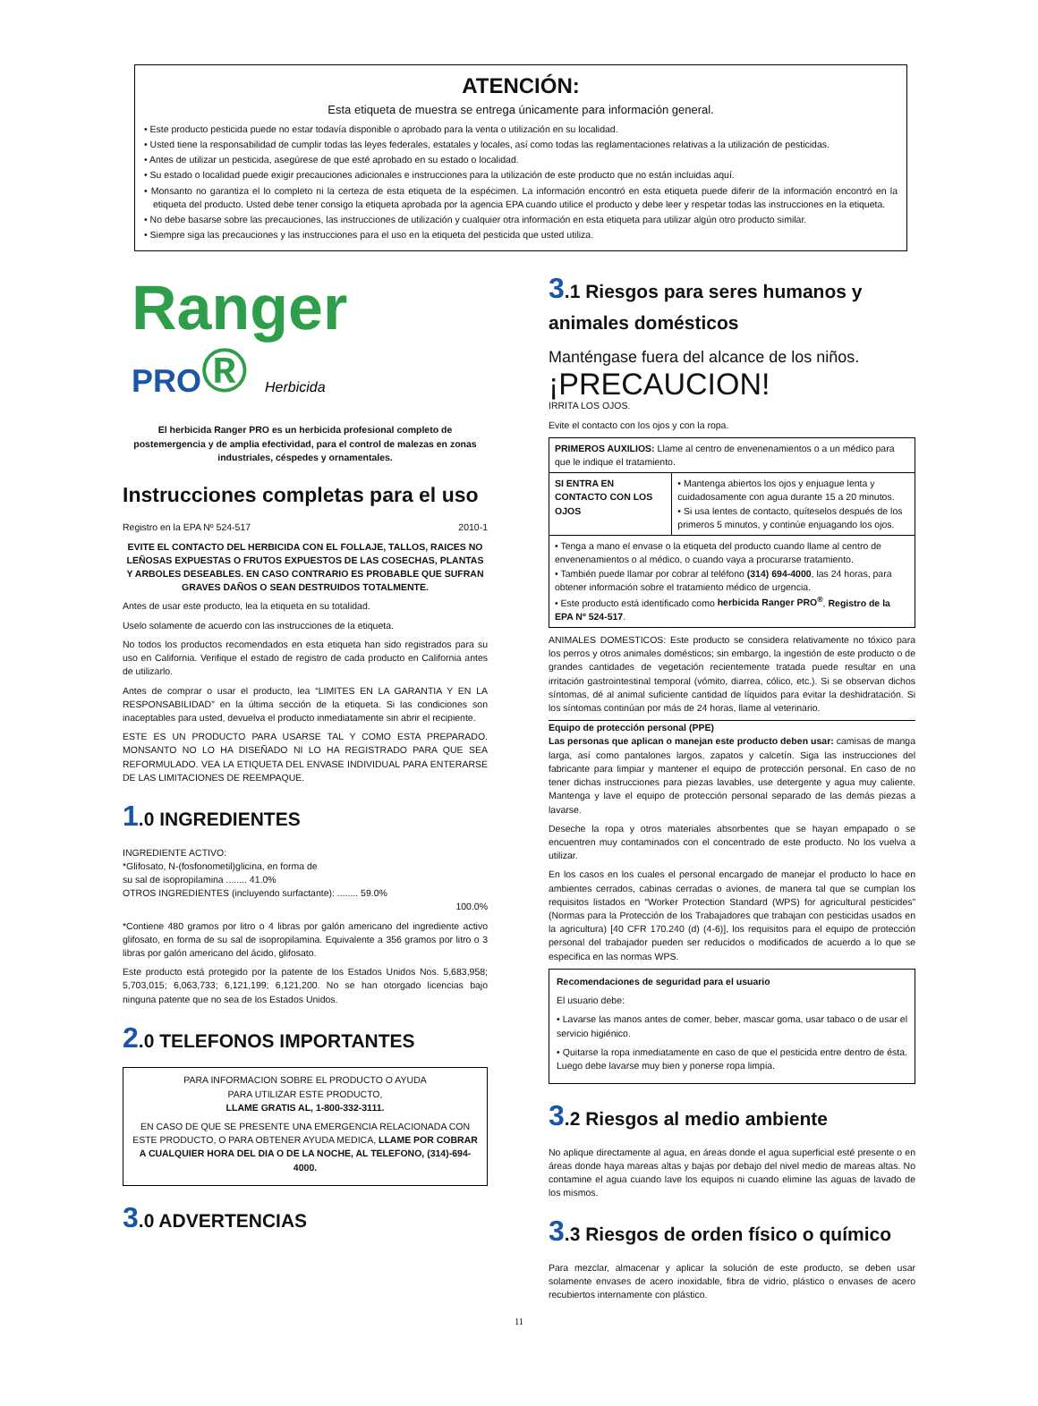ATENCIÓN:
Esta etiqueta de muestra se entrega únicamente para información general.
• Este producto pesticida puede no estar todavía disponible o aprobado para la venta o utilización en su localidad.
• Usted tiene la responsabilidad de cumplir todas las leyes federales, estatales y locales, así como todas las reglamentaciones relativas a la utilización de pesticidas.
• Antes de utilizar un pesticida, asegúrese de que esté aprobado en su estado o localidad.
• Su estado o localidad puede exigir precauciones adicionales e instrucciones para la utilización de este producto que no están incluidas aquí.
• Monsanto no garantiza el lo completo ni la certeza de esta etiqueta de la espécimen. La información encontró en esta etiqueta puede diferir de la información encontró en la etiqueta del producto. Usted debe tener consigo la etiqueta aprobada por la agencia EPA cuando utilice el producto y debe leer y respetar todas las instrucciones en la etiqueta.
• No debe basarse sobre las precauciones, las instrucciones de utilización y cualquier otra información en esta etiqueta para utilizar algún otro producto similar.
• Siempre siga las precauciones y las instrucciones para el uso en la etiqueta del pesticida que usted utiliza.
Ranger
PRO® Herbicida
El herbicida Ranger PRO es un herbicida profesional completo de postemergencia y de amplia efectividad, para el control de malezas en zonas industriales, céspedes y ornamentales.
Instrucciones completas para el uso
Registro en la EPA Nº 524-517 2010-1
EVITE EL CONTACTO DEL HERBICIDA CON EL FOLLAJE, TALLOS, RAICES NO LEÑOSAS EXPUESTAS O FRUTOS EXPUESTOS DE LAS COSECHAS, PLANTAS Y ARBOLES DESEABLES. EN CASO CONTRARIO ES PROBABLE QUE SUFRAN GRAVES DAÑOS O SEAN DESTRUIDOS TOTALMENTE.
Antes de usar este producto, lea la etiqueta en su totalidad.
Uselo solamente de acuerdo con las instrucciones de la etiqueta.
No todos los productos recomendados en esta etiqueta han sido registrados para su uso en California. Verifique el estado de registro de cada producto en California antes de utilizarlo.
Antes de comprar o usar el producto, lea “LIMITES EN LA GARANTIA Y EN LA RESPONSABILIDAD” en la última sección de la etiqueta. Si las condiciones son inaceptables para usted, devuelva el producto inmediatamente sin abrir el recipiente.
ESTE ES UN PRODUCTO PARA USARSE TAL Y COMO ESTA PREPARADO. MONSANTO NO LO HA DISEÑADO NI LO HA REGISTRADO PARA QUE SEA REFORMULADO. VEA LA ETIQUETA DEL ENVASE INDIVIDUAL PARA ENTERARSE DE LAS LIMITACIONES DE REEMPAQUE.
1.0 INGREDIENTES
INGREDIENTE ACTIVO:
*Glifosato, N-(fosfonometil)glicina, en forma de
su sal de isopropilamina ........ 41.0%
OTROS INGREDIENTES (incluyendo surfactante): ........ 59.0%
100.0%
*Contiene 480 gramos por litro o 4 libras por galón americano del ingrediente activo glifosato, en forma de su sal de isopropilamina. Equivalente a 356 gramos por litro o 3 libras por galón americano del ácido, glifosato.
Este producto está protegido por la patente de los Estados Unidos Nos. 5,683,958; 5,703,015; 6,063,733; 6,121,199; 6,121,200. No se han otorgado licencias bajo ninguna patente que no sea de los Estados Unidos.
2.0 TELEFONOS IMPORTANTES
PARA INFORMACION SOBRE EL PRODUCTO O AYUDA
PARA UTILIZAR ESTE PRODUCTO,
LLAME GRATIS AL, 1-800-332-3111.
EN CASO DE QUE SE PRESENTE UNA EMERGENCIA RELACIONADA CON ESTE PRODUCTO, O PARA OBTENER AYUDA MEDICA, LLAME POR COBRAR A CUALQUIER HORA DEL DIA O DE LA NOCHE, AL TELEFONO, (314)-694-4000.
3.0 ADVERTENCIAS
3.1 Riesgos para seres humanos y animales domésticos
Manténgase fuera del alcance de los niños.
¡PRECAUCION!
IRRITA LOS OJOS.
Evite el contacto con los ojos y con la ropa.
| PRIMEROS AUXILIOS: Llame al centro de envenenamientos o a un médico para que le indique el tratamiento. | |
| SI ENTRA EN CONTACTO CON LOS OJOS | • Mantenga abiertos los ojos y enjuague lenta y cuidadosamente con agua durante 15 a 20 minutos. • Si usa lentes de contacto, quíteselos después de los primeros 5 minutos, y continúe enjuagando los ojos. |
| • Tenga a mano el envase o la etiqueta del producto cuando llame al centro de envenenamientos o al médico, o cuando vaya a procurarse tratamiento. • También puede llamar por cobrar al teléfono (314) 694-4000 , las 24 horas, para obtener información sobre el tratamiento médico de urgencia. • Este producto está identificado como herbicida Ranger PRO<sup>®</sup> , Registro de la EPA Nº 524-517 . | |
ANIMALES DOMESTICOS: Este producto se considera relativamente no tóxico para los perros y otros animales domésticos; sin embargo, la ingestión de este producto o de grandes cantidades de vegetación recientemente tratada puede resultar en una irritación gastrointestinal temporal (vómito, diarrea, cólico, etc.). Si se observan dichos síntomas, dé al animal suficiente cantidad de líquidos para evitar la deshidratación. Si los síntomas continúan por más de 24 horas, llame al veterinario.
Equipo de protección personal (PPE)
Las personas que aplican o manejan este producto deben usar: camisas de manga larga, así como pantalones largos, zapatos y calcetín. Siga las instrucciones del fabricante para limpiar y mantener el equipo de protección personal. En caso de no tener dichas instrucciones para piezas lavables, use detergente y agua muy caliente. Mantenga y lave el equipo de protección personal separado de las demás piezas a lavarse.
Deseche la ropa y otros materiales absorbentes que se hayan empapado o se encuentren muy contaminados con el concentrado de este producto. No los vuelva a utilizar.
En los casos en los cuales el personal encargado de manejar el producto lo hace en ambientes cerrados, cabinas cerradas o aviones, de manera tal que se cumplan los requisitos listados en “Worker Protection Standard (WPS) for agricultural pesticides” (Normas para la Protección de los Trabajadores que trabajan con pesticidas usados en la agricultura) [40 CFR 170.240 (d) (4-6)], los requisitos para el equipo de protección personal del trabajador pueden ser reducidos o modificados de acuerdo a lo que se especifica en las normas WPS.
Recomendaciones de seguridad para el usuario
El usuario debe:
• Lavarse las manos antes de comer, beber, mascar goma, usar tabaco o de usar el servicio higiénico.
• Quitarse la ropa inmediatamente en caso de que el pesticida entre dentro de ésta. Luego debe lavarse muy bien y ponerse ropa limpia.
3.2 Riesgos al medio ambiente
No aplique directamente al agua, en áreas donde el agua superficial esté presente o en áreas donde haya mareas altas y bajas por debajo del nivel medio de mareas altas. No contamine el agua cuando lave los equipos ni cuando elimine las aguas de lavado de los mismos.
3.3 Riesgos de orden físico o químico
Para mezclar, almacenar y aplicar la solución de este producto, se deben usar solamente envases de acero inoxidable, fibra de vidrio, plástico o envases de acero recubiertos internamente con plástico.
11